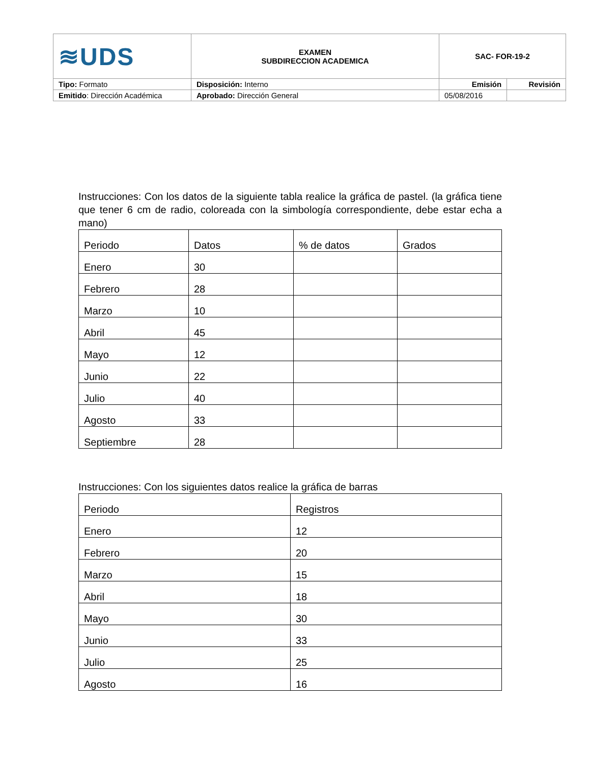| ≋UDS | EXAMEN SUBDIRECCION ACADEMICA | SAC- FOR-19-2 | |
| Tipo: Formato | Disposición: Interno | Emisión | Revisión |
| Emitido : Dirección Académica | Aprobado: Dirección General | 05/08/2016 | |
Instrucciones: Con los datos de la siguiente tabla realice la gráfica de pastel. (la gráfica tiene que tener 6 cm de radio, coloreada con la simbología correspondiente, debe estar echa a mano)
| Periodo | Datos | % de datos | Grados |
| Enero | 30 | | |
| Febrero | 28 | | |
| Marzo | 10 | | |
| Abril | 45 | | |
| Mayo | 12 | | |
| Junio | 22 | | |
| Julio | 40 | | |
| Agosto | 33 | | |
| Septiembre | 28 | | |
Instrucciones: Con los siguientes datos realice la gráfica de barras
| Periodo | Registros |
| Enero | 12 |
| Febrero | 20 |
| Marzo | 15 |
| Abril | 18 |
| Mayo | 30 |
| Junio | 33 |
| Julio | 25 |
| Agosto | 16 |